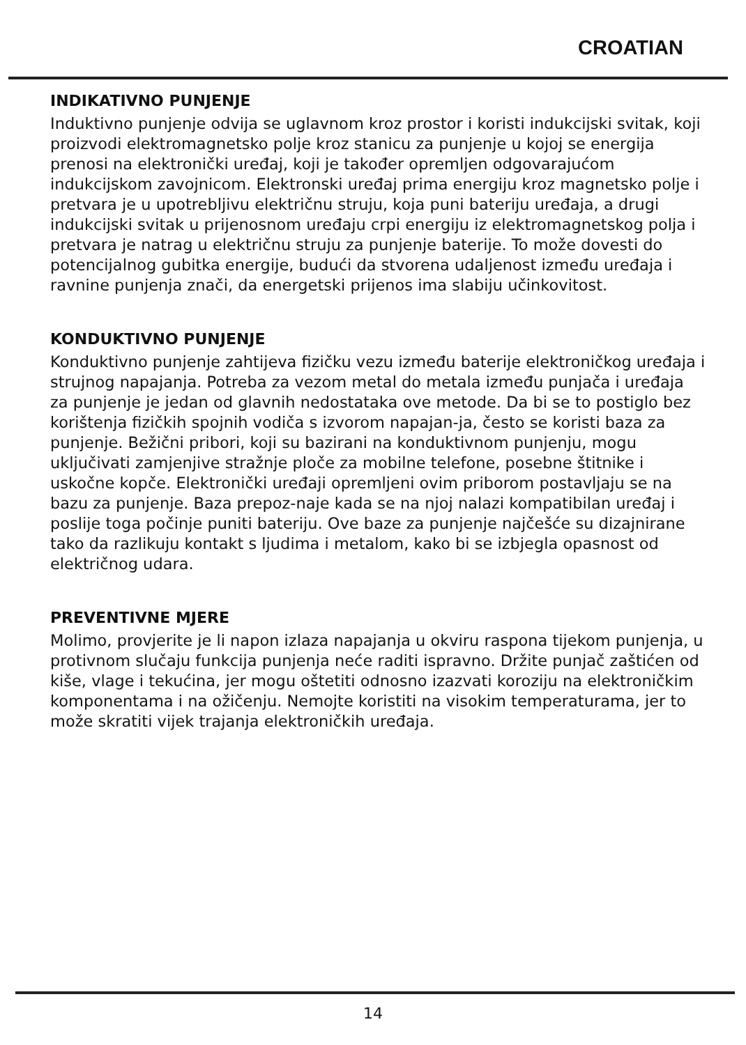CROATIAN
INDIKATIVNO PUNJENJE
Induktivno punjenje odvija se uglavnom kroz prostor i koristi indukcijski svitak, koji proizvodi elektromagnetsko polje kroz stanicu za punjenje u kojoj se energija prenosi na elektronički uređaj, koji je također opremljen odgovarajućom indukcijskom zavojnicom. Elektronski uređaj prima energiju kroz magnetsko polje i pretvara je u upotrebljivu električnu struju, koja puni bateriju uređaja, a drugi indukcijski svitak u prijenosnom uređaju crpi energiju iz elektromagnetskog polja i pretvara je natrag u električnu struju za punjenje baterije. To može dovesti do potencijalnog gubitka energije, budući da stvorena udaljenost između uređaja i ravnine punjenja znači, da energetski prijenos ima slabiju učinkovitost.
KONDUKTIVNO PUNJENJE
Konduktivno punjenje zahtijeva fizičku vezu između baterije elektroničkog uređaja i strujnog napajanja. Potreba za vezom metal do metala između punjača i uređaja za punjenje je jedan od glavnih nedostataka ove metode. Da bi se to postiglo bez korištenja fizičkih spojnih vodiča s izvorom napajan-ja, često se koristi baza za punjenje. Bežični pribori, koji su bazirani na konduktivnom punjenju, mogu uključivati zamjenjive stražnje ploče za mobilne telefone, posebne štitnike i uskočne kopče. Elektronički uređaji opremljeni ovim priborom postavljaju se na bazu za punjenje. Baza prepoz-naje kada se na njoj nalazi kompatibilan uređaj i poslije toga počinje puniti bateriju. Ove baze za punjenje najčešće su dizajnirane tako da razlikuju kontakt s ljudima i metalom, kako bi se izbjegla opasnost od električnog udara.
PREVENTIVNE MJERE
Molimo, provjerite je li napon izlaza napajanja u okviru raspona tijekom punjenja, u protivnom slučaju funkcija punjenja neće raditi ispravno. Držite punjač zaštićen od kiše, vlage i tekućina, jer mogu oštetiti odnosno izazvati koroziju na elektroničkim komponentama i na ožičenju. Nemojte koristiti na visokim temperaturama, jer to može skratiti vijek trajanja elektroničkih uređaja.
14